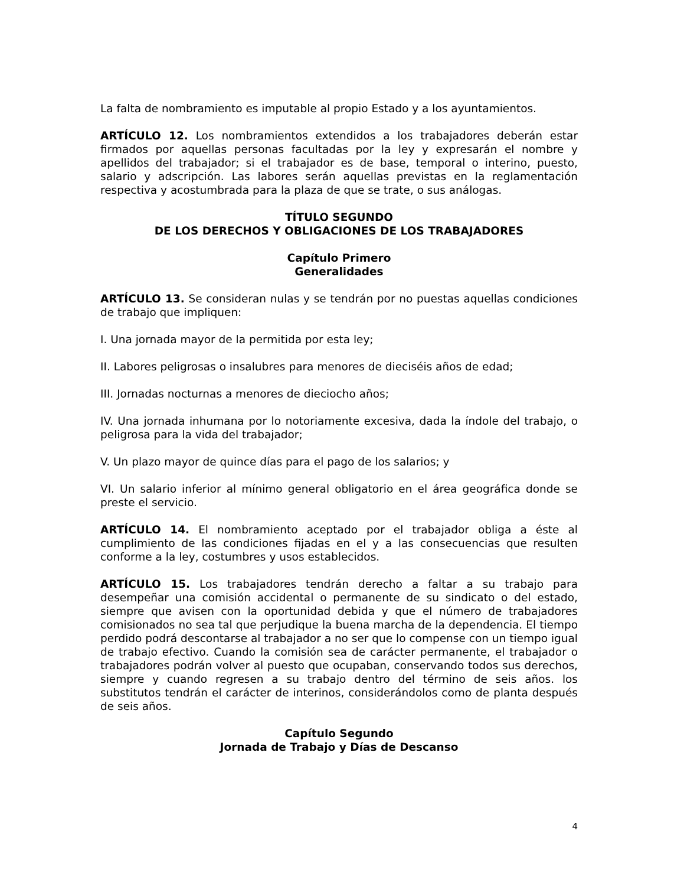La falta de nombramiento es imputable al propio Estado y a los ayuntamientos.
ARTÍCULO 12. Los nombramientos extendidos a los trabajadores deberán estar firmados por aquellas personas facultadas por la ley y expresarán el nombre y apellidos del trabajador; si el trabajador es de base, temporal o interino, puesto, salario y adscripción. Las labores serán aquellas previstas en la reglamentación respectiva y acostumbrada para la plaza de que se trate, o sus análogas.
TÍTULO SEGUNDO
DE LOS DERECHOS Y OBLIGACIONES DE LOS TRABAJADORES
Capítulo Primero
Generalidades
ARTÍCULO 13. Se consideran nulas y se tendrán por no puestas aquellas condiciones de trabajo que impliquen:
I. Una jornada mayor de la permitida por esta ley;
II. Labores peligrosas o insalubres para menores de dieciséis años de edad;
III. Jornadas nocturnas a menores de dieciocho años;
IV. Una jornada inhumana por lo notoriamente excesiva, dada la índole del trabajo, o peligrosa para la vida del trabajador;
V. Un plazo mayor de quince días para el pago de los salarios; y
VI. Un salario inferior al mínimo general obligatorio en el área geográfica donde se preste el servicio.
ARTÍCULO 14. El nombramiento aceptado por el trabajador obliga a éste al cumplimiento de las condiciones fijadas en el y a las consecuencias que resulten conforme a la ley, costumbres y usos establecidos.
ARTÍCULO 15. Los trabajadores tendrán derecho a faltar a su trabajo para desempeñar una comisión accidental o permanente de su sindicato o del estado, siempre que avisen con la oportunidad debida y que el número de trabajadores comisionados no sea tal que perjudique la buena marcha de la dependencia. El tiempo perdido podrá descontarse al trabajador a no ser que lo compense con un tiempo igual de trabajo efectivo. Cuando la comisión sea de carácter permanente, el trabajador o trabajadores podrán volver al puesto que ocupaban, conservando todos sus derechos, siempre y cuando regresen a su trabajo dentro del término de seis años. los substitutos tendrán el carácter de interinos, considerándolos como de planta después de seis años.
Capítulo Segundo
Jornada de Trabajo y Días de Descanso
4